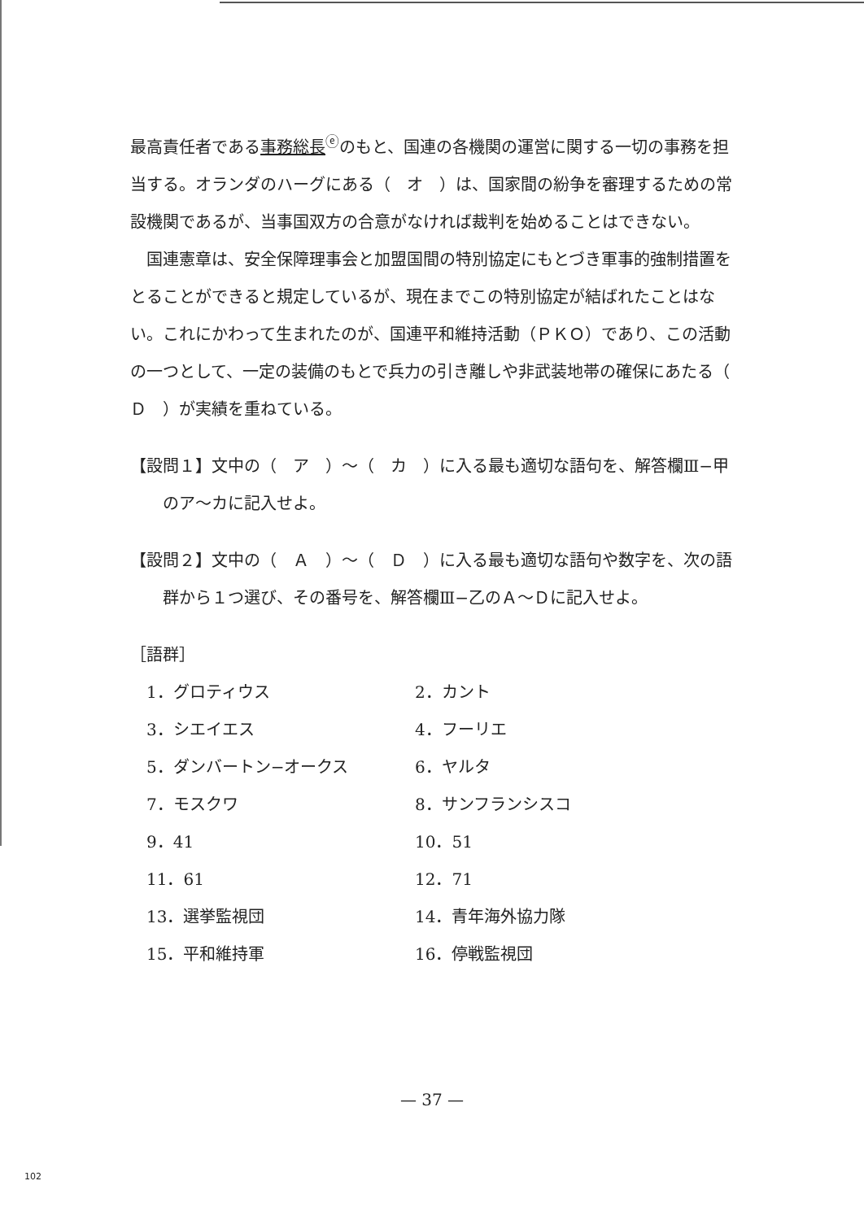最高責任者である事務総長<sup>ⓔ</sup>のもと、国連の各機関の運営に関する一切の事務を担当する。オランダのハーグにある（　オ　）は、国家間の紛争を審理するための常設機関であるが、当事国双方の合意がなければ裁判を始めることはできない。
国連憲章は、安全保障理事会と加盟国間の特別協定にもとづき軍事的強制措置をとることができると規定しているが、現在までこの特別協定が結ばれたことはない。これにかわって生まれたのが、国連平和維持活動（ＰＫＯ）であり、この活動の一つとして、一定の装備のもとで兵力の引き離しや非武装地帯の確保にあたる（　Ｄ　）が実績を重ねている。
【設問１】文中の（　ア　）〜（　カ　）に入る最も適切な語句を、解答欄Ⅲ−甲のア〜カに記入せよ。
【設問２】文中の（　Ａ　）〜（　Ｄ　）に入る最も適切な語句や数字を、次の語群から１つ選び、その番号を、解答欄Ⅲ−乙のＡ〜Ｄに記入せよ。
［語群］
| 1．グロティウス | 2．カント |
| 3．シエイエス | 4．フーリエ |
| 5．ダンバートン−オークス | 6．ヤルタ |
| 7．モスクワ | 8．サンフランシスコ |
| 9．41 | 10．51 |
| 11．61 | 12．71 |
| 13．選挙監視団 | 14．青年海外協力隊 |
| 15．平和維持軍 | 16．停戦監視団 |
— 37 —
102